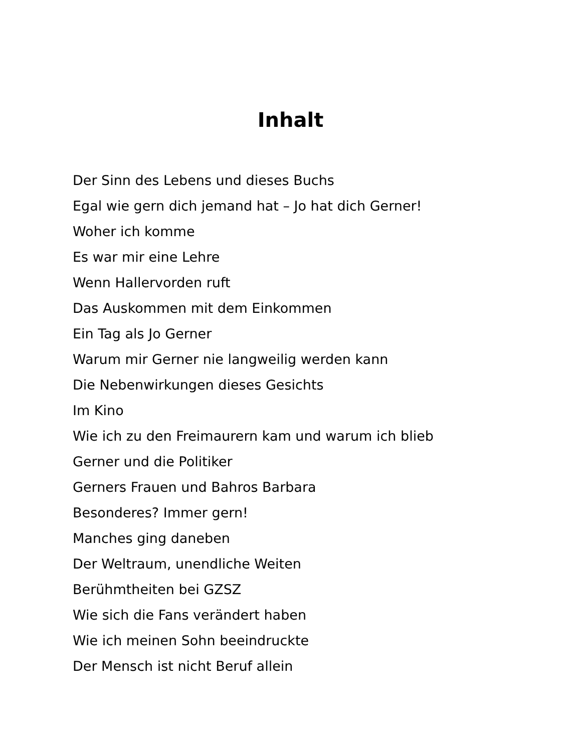Inhalt
Der Sinn des Lebens und dieses Buchs
Egal wie gern dich jemand hat – Jo hat dich Gerner!
Woher ich komme
Es war mir eine Lehre
Wenn Hallervorden ruft
Das Auskommen mit dem Einkommen
Ein Tag als Jo Gerner
Warum mir Gerner nie langweilig werden kann
Die Nebenwirkungen dieses Gesichts
Im Kino
Wie ich zu den Freimaurern kam und warum ich blieb
Gerner und die Politiker
Gerners Frauen und Bahros Barbara
Besonderes? Immer gern!
Manches ging daneben
Der Weltraum, unendliche Weiten
Berühmtheiten bei GZSZ
Wie sich die Fans verändert haben
Wie ich meinen Sohn beeindruckte
Der Mensch ist nicht Beruf allein